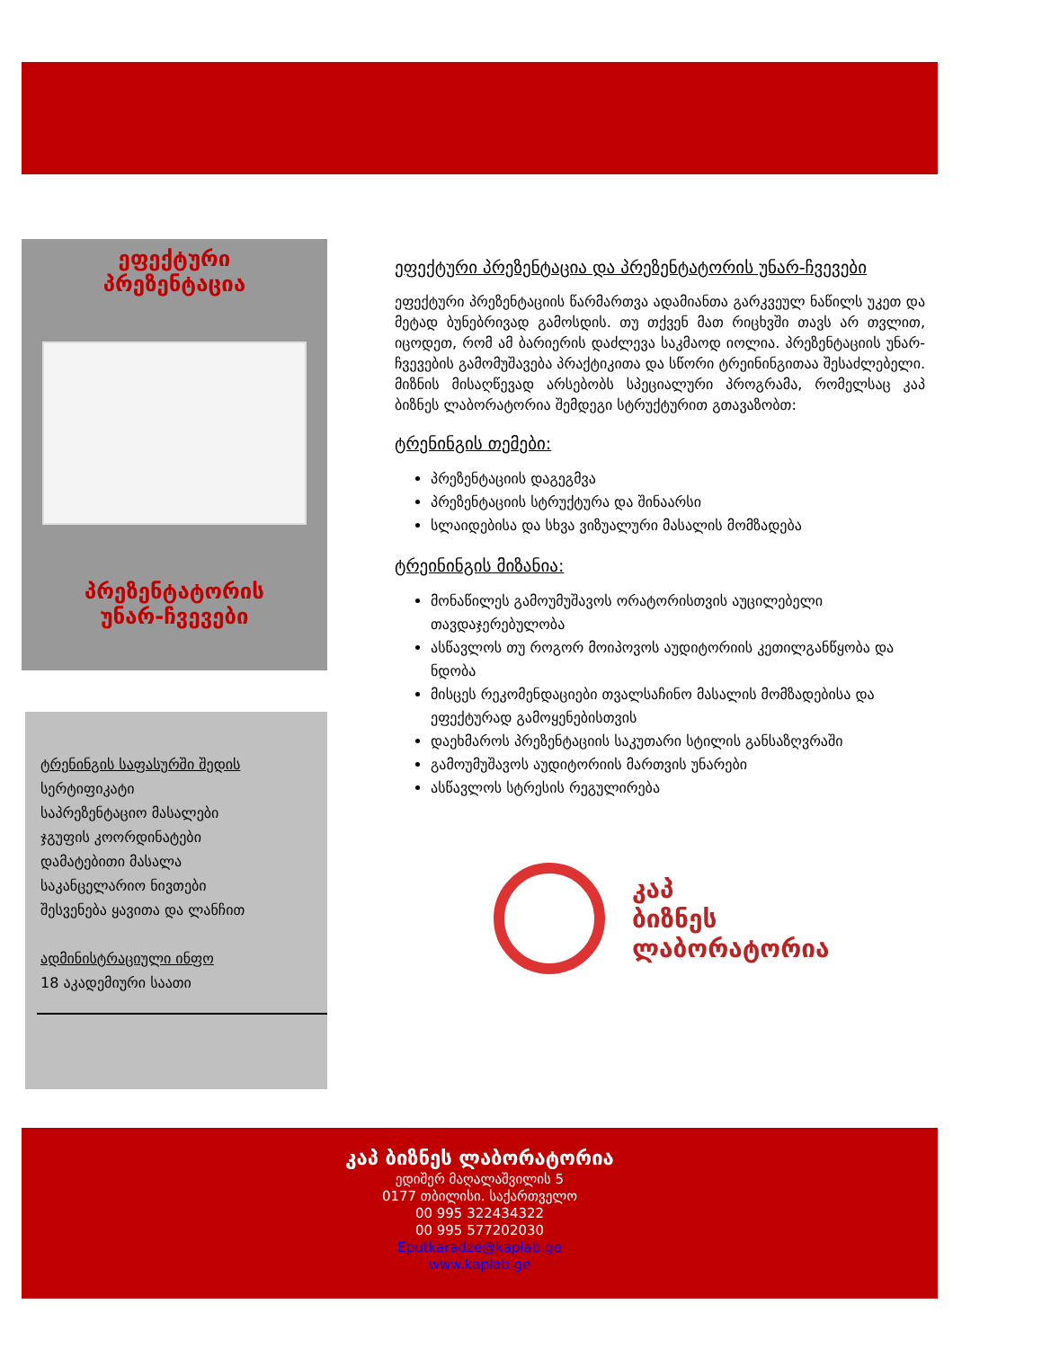ეფექტური
პრეზენტაცია
პრეზენტატორის
უნარ-ჩვევები
ტრენინგის საფასურში შედის
სერტიფიკატი
საპრეზენტაციო მასალები
ჯგუფის კოორდინატები
დამატებითი მასალა
საკანცელარიო ნივთები
შესვენება ყავითა და ლანჩით
ადმინისტრაციული ინფო
18 აკადემიური საათი
ეფექტური პრეზენტაცია და პრეზენტატორის უნარ-ჩვევები
ეფექტური პრეზენტაციის წარმართვა ადამიანთა გარკვეულ ნაწილს უკეთ და მეტად ბუნებრივად გამოსდის. თუ თქვენ მათ რიცხვში თავს არ თვლით, იცოდეთ, რომ ამ ბარიერის დაძლევა საკმაოდ იოლია. პრეზენტაციის უნარ-ჩვევების გამომუშავება პრაქტიკითა და სწორი ტრეინინგითაა შესაძლებელი. მიზნის მისაღწევად არსებობს სპეციალური პროგრამა, რომელსაც კაპ ბიზნეს ლაბორატორია შემდეგი სტრუქტურით გთავაზობთ:
ტრენინგის თემები:
პრეზენტაციის დაგეგმვა
პრეზენტაციის სტრუქტურა და შინაარსი
სლაიდებისა და სხვა ვიზუალური მასალის მომზადება
ტრეინინგის მიზანია:
მონაწილეს გამოუმუშავოს ორატორისთვის აუცილებელი თავდაჯერებულობა
ასწავლოს თუ როგორ მოიპოვოს აუდიტორიის კეთილგანწყობა და ნდობა
მისცეს რეკომენდაციები თვალსაჩინო მასალის მომზადებისა და ეფექტურად გამოყენებისთვის
დაეხმაროს პრეზენტაციის საკუთარი სტილის განსაზღვრაში
გამოუმუშავოს აუდიტორიის მართვის უნარები
ასწავლოს სტრესის რეგულირება
კაპ
ბიზნეს
ლაბორატორია
კაპ ბიზნეს ლაბორატორია
ედიშერ მაღალაშვილის 5
0177 თბილისი. საქართველო
00 995 322434322
00 995 577202030
Eputkaradze@kaplab.ge
www.kaplab.ge